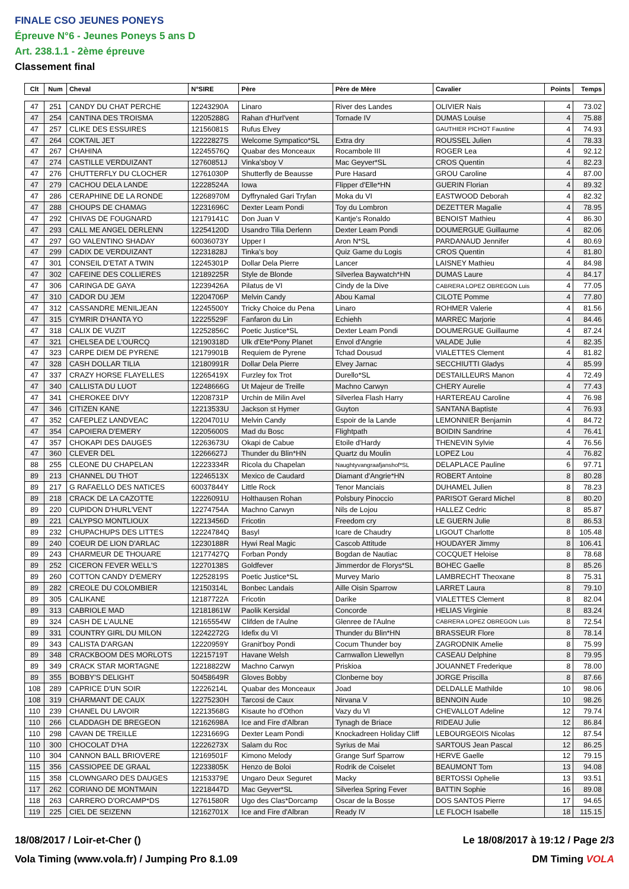FINALE CSO JEUNES PONEYS
Épreuve N°6 - Jeunes Poneys 5 ans D
Art. 238.1.1 - 2ème épreuve
Classement final
| Clt | Num | Cheval | N°SIRE | Père | Père de Mère | Cavalier | Points | Temps |
| --- | --- | --- | --- | --- | --- | --- | --- | --- |
| 47 | 251 | CANDY DU CHAT PERCHE | 12243290A | Linaro | River des Landes | OLIVIER Nais | 4 | 73.02 |
| 47 | 254 | CANTINA DES TROISMA | 12205288G | Rahan d'Hurl'vent | Tornade IV | DUMAS Louise | 4 | 75.88 |
| 47 | 257 | CLIKE DES ESSUIRES | 12156081S | Rufus Elvey | | GAUTHIER PICHOT Faustine | 4 | 74.93 |
| 47 | 264 | COKTAIL JET | 12222827S | Welcome Sympatico*SL | Extra dry | ROUSSEL Julien | 4 | 78.33 |
| 47 | 267 | CHAHINA | 12245576Q | Quabar des Monceaux | Rocambole III | ROGER Lea | 4 | 92.12 |
| 47 | 274 | CASTILLE VERDUIZANT | 12760851J | Vinka'sboy V | Mac Geyver*SL | CROS Quentin | 4 | 82.23 |
| 47 | 276 | CHUTTERFLY DU CLOCHER | 12761030P | Shutterfly de Beausse | Pure Hasard | GROU Caroline | 4 | 87.00 |
| 47 | 279 | CACHOU DELA LANDE | 12228524A | Iowa | Flipper d'Elle*HN | GUERIN Florian | 4 | 89.32 |
| 47 | 286 | CERAPHINE DE LA RONDE | 12268970M | Dyffrynaled Gari Tryfan | Moka du VI | EASTWOOD Deborah | 4 | 82.32 |
| 47 | 288 | CHOUPS DE CHAMAG | 12231696C | Dexter Leam Pondi | Toy du Lombron | DEZETTER Magalie | 4 | 78.95 |
| 47 | 292 | CHIVAS DE FOUGNARD | 12179141C | Don Juan V | Kantje's Ronaldo | BENOIST Mathieu | 4 | 86.30 |
| 47 | 293 | CALL ME ANGEL DERLENN | 12254120D | Usandro Tilia Derlenn | Dexter Leam Pondi | DOUMERGUE Guillaume | 4 | 82.06 |
| 47 | 297 | GO VALENTINO SHADAY | 60036073Y | Upper I | Aron N*SL | PARDANAUD Jennifer | 4 | 80.69 |
| 47 | 299 | CADIX DE VERDUIZANT | 12231828J | Tinka's boy | Quiz Game du Logis | CROS Quentin | 4 | 81.80 |
| 47 | 301 | CONSEIL D'ETAT A TWIN | 12245301P | Dollar Dela Pierre | Lancer | LAISNEY Mathieu | 4 | 84.98 |
| 47 | 302 | CAFEINE DES COLLIERES | 12189225R | Style de Blonde | Silverlea Baywatch*HN | DUMAS Laure | 4 | 84.17 |
| 47 | 306 | CARINGA DE GAYA | 12239426A | Pilatus de VI | Cindy de la Dive | CABRERA LOPEZ OBREGON Luis | 4 | 77.05 |
| 47 | 310 | CADOR DU JEM | 12204706P | Melvin Candy | Abou Kamal | CILOTE Pomme | 4 | 77.80 |
| 47 | 312 | CASSANDRE MENILJEAN | 12245500Y | Tricky Choice du Pena | Linaro | ROHMER Valerie | 4 | 81.56 |
| 47 | 315 | CYMRIR D'HANTA YO | 12225529F | Fanfaron du Lin | Echiehh | MARREC Marjorie | 4 | 84.46 |
| 47 | 318 | CALIX DE VUZIT | 12252856C | Poetic Justice*SL | Dexter Leam Pondi | DOUMERGUE Guillaume | 4 | 87.24 |
| 47 | 321 | CHELSEA DE L'OURCQ | 12190318D | Ulk d'Ete*Pony Planet | Envol d'Angrie | VALADE Julie | 4 | 82.35 |
| 47 | 323 | CARPE DIEM DE PYRENE | 12179901B | Requiem de Pyrene | Tchad Dousud | VIALETTES Clement | 4 | 81.82 |
| 47 | 328 | CASH DOLLAR TILIA | 12180991R | Dollar Dela Pierre | Elvey Jarnac | SECCHIUTTI Gladys | 4 | 85.99 |
| 47 | 337 | CRAZY HORSE FLAYELLES | 12265419X | Furzley fox Trot | Durello*SL | DESTAILLEURS Manon | 4 | 72.49 |
| 47 | 340 | CALLISTA DU LUOT | 12248666G | Ut Majeur de Treille | Machno Carwyn | CHERY Aurelie | 4 | 77.43 |
| 47 | 341 | CHEROKEE DIVY | 12208731P | Urchin de Milin Avel | Silverlea Flash Harry | HARTEREAU Caroline | 4 | 76.98 |
| 47 | 346 | CITIZEN KANE | 12213533U | Jackson st Hymer | Guyton | SANTANA Baptiste | 4 | 76.93 |
| 47 | 352 | CAFEPLEZ LANDVEAC | 12204701U | Melvin Candy | Espoir de la Lande | LEMONNIER Benjamin | 4 | 84.72 |
| 47 | 354 | CAPOIERA D'EMERY | 12205600S | Mad du Bosc | Flightpath | BOIDIN Sandrine | 4 | 76.41 |
| 47 | 357 | CHOKAPI DES DAUGES | 12263673U | Okapi de Cabue | Etoile d'Hardy | THENEVIN Sylvie | 4 | 76.56 |
| 47 | 360 | CLEVER DEL | 12266627J | Thunder du Blin*HN | Quartz du Moulin | LOPEZ Lou | 4 | 76.82 |
| 88 | 255 | CLEONE DU CHAPELAN | 12223334R | Ricola du Chapelan | Naughtyvangraafjanshof*SL | DELAPLACE Pauline | 6 | 97.71 |
| 89 | 213 | CHANNEL DU THOT | 12246513X | Mexico de Caudard | Diamant d'Angrie*HN | ROBERT Antoine | 8 | 80.28 |
| 89 | 217 | G RAFAELLO DES NATICES | 60037844Y | Little Rock | Tenor Manciais | DUHAMEL Julien | 8 | 78.23 |
| 89 | 218 | CRACK DE LA CAZOTTE | 12226091U | Holthausen Rohan | Polsbury Pinoccio | PARISOT Gerard Michel | 8 | 80.20 |
| 89 | 220 | CUPIDON D'HURL'VENT | 12274754A | Machno Carwyn | Nils de Lojou | HALLEZ Cedric | 8 | 85.87 |
| 89 | 221 | CALYPSO MONTLIOUX | 12213456D | Fricotin | Freedom cry | LE GUERN Julie | 8 | 86.53 |
| 89 | 232 | CHUPACHUPS DES LITTES | 12224784Q | Basyl | Icare de Chaudry | LIGOUT Charlotte | 8 | 105.48 |
| 89 | 240 | COEUR DE LION D'ARLAC | 12230188R | Hywi Real Magic | Cascob Attitude | HOUDAYER Jimmy | 8 | 106.41 |
| 89 | 243 | CHARMEUR DE THOUARE | 12177427Q | Forban Pondy | Bogdan de Nautiac | COCQUET Heloise | 8 | 78.68 |
| 89 | 252 | CICERON FEVER WELL'S | 12270138S | Goldfever | Jimmerdor de Florys*SL | BOHEC Gaelle | 8 | 85.26 |
| 89 | 260 | COTTON CANDY D'EMERY | 12252819S | Poetic Justice*SL | Murvey Mario | LAMBRECHT Theoxane | 8 | 75.31 |
| 89 | 282 | CREOLE DU COLOMBIER | 12150314L | Bonbec Landais | Aille Oisin Sparrow | LARRET Laura | 8 | 79.10 |
| 89 | 305 | CALIKANE | 12187722A | Fricotin | Darike | VIALETTES Clement | 8 | 82.04 |
| 89 | 313 | CABRIOLE MAD | 12181861W | Paolik Kersidal | Concorde | HELIAS Virginie | 8 | 83.24 |
| 89 | 324 | CASH DE L'AULNE | 12165554W | Clifden de l'Aulne | Glenree de l'Aulne | CABRERA LOPEZ OBREGON Luis | 8 | 72.54 |
| 89 | 331 | COUNTRY GIRL DU MILON | 12242272G | Idefix du VI | Thunder du Blin*HN | BRASSEUR Flore | 8 | 78.14 |
| 89 | 343 | CALISTA D'ARGAN | 12220959Y | Granit'boy Pondi | Cocum Thunder boy | ZAGRODNIK Amelie | 8 | 75.99 |
| 89 | 348 | CRACKBOOM DES MORLOTS | 12215719T | Havane Welsh | Carnwallon Llewellyn | CASEAU Delphine | 8 | 79.95 |
| 89 | 349 | CRACK STAR MORTAGNE | 12218822W | Machno Carwyn | Priskioa | JOUANNET Frederique | 8 | 78.00 |
| 89 | 355 | BOBBY'S DELIGHT | 50458649R | Gloves Bobby | Clonberne boy | JORGE Priscilla | 8 | 87.66 |
| 108 | 289 | CAPRICE D'UN SOIR | 12226214L | Quabar des Monceaux | Joad | DELDALLE Mathilde | 10 | 98.06 |
| 108 | 319 | CHARMANT DE CAUX | 12275230H | Tarcosi de Caux | Nirvana V | BENNOIN Aude | 10 | 98.26 |
| 110 | 239 | CHANEL DU LAVOIR | 12213568G | Kisaute ho d'Othon | Vazy du VI | CHEVALLOT Adeline | 12 | 79.74 |
| 110 | 266 | CLADDAGH DE BREGEON | 12162698A | Ice and Fire d'Albran | Tynagh de Briace | RIDEAU Julie | 12 | 86.84 |
| 110 | 298 | CAVAN DE TREILLE | 12231669G | Dexter Leam Pondi | Knockadreen Holiday Cliff | LEBOURGEOIS Nicolas | 12 | 87.54 |
| 110 | 300 | CHOCOLAT D'HA | 12226273X | Salam du Roc | Syrius de Mai | SARTOUS Jean Pascal | 12 | 86.25 |
| 110 | 304 | CANNON BALL BRIOVERE | 12169501F | Kimono Melody | Grange Surf Sparrow | HERVE Gaelle | 12 | 79.15 |
| 115 | 356 | CASSIOPEE DE GRAAL | 12233805K | Henzo de Boloi | Rodrik de Coiselet | BEAUMONT Tom | 13 | 94.08 |
| 115 | 358 | CLOWNGARO DES DAUGES | 12153379E | Ungaro Deux Seguret | Macky | BERTOSSI Ophelie | 13 | 93.51 |
| 117 | 262 | CORIANO DE MONTMAIN | 12218447D | Mac Geyver*SL | Silverlea Spring Fever | BATTIN Sophie | 16 | 89.08 |
| 118 | 263 | CARRERO D'ORCAMP*DS | 12761580R | Ugo des Clas*Dorcamp | Oscar de la Bosse | DOS SANTOS Pierre | 17 | 94.65 |
| 119 | 225 | CIEL DE SEIZENN | 12162701X | Ice and Fire d'Albran | Ready IV | LE FLOCH Isabelle | 18 | 115.15 |
18/08/2017 / Loir-et-Cher () Le 18/08/2017 à 19:12 / Page 2/3
Vola Timing (www.vola.fr) / Jumping Pro 8.1.09 DM Timing VOLA